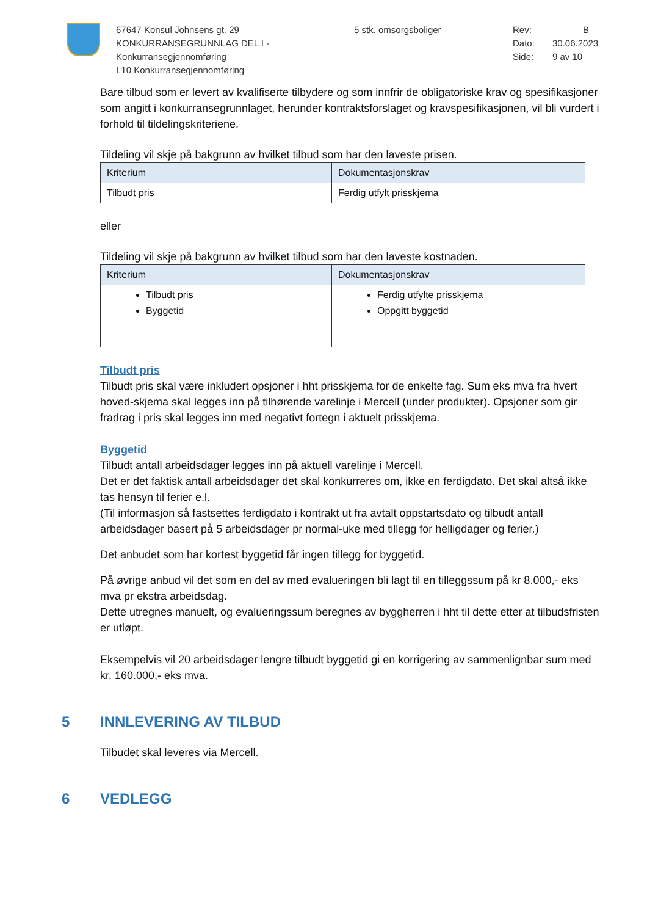67647 Konsul Johnsens gt. 29
KONKURRANSEGRUNNLAG DEL I - Konkurransegjennomføring
I.10 Konkurransegjennomføring
5 stk. omsorgsboliger Rev:
Dato:
Side:
B
30.06.2023
9 av 10
Bare tilbud som er levert av kvalifiserte tilbydere og som innfrir de obligatoriske krav og spesifikasjoner som angitt i konkurransegrunnlaget, herunder kontraktsforslaget og kravspesifikasjonen, vil bli vurdert i forhold til tildelingskriteriene.
Tildeling vil skje på bakgrunn av hvilket tilbud som har den laveste prisen.
| Kriterium | Dokumentasjonskrav |
| --- | --- |
| Tilbudt pris | Ferdig utfylt prisskjema |
eller
Tildeling vil skje på bakgrunn av hvilket tilbud som har den laveste kostnaden.
| Kriterium | Dokumentasjonskrav |
| --- | --- |
| Tilbudt pris Byggetid | Ferdig utfylte prisskjema Oppgitt byggetid |
Tilbudt pris
Tilbudt pris skal være inkludert opsjoner i hht prisskjema for de enkelte fag. Sum eks mva fra hvert hoved-skjema skal legges inn på tilhørende varelinje i Mercell (under produkter). Opsjoner som gir fradrag i pris skal legges inn med negativt fortegn i aktuelt prisskjema.
Byggetid
Tilbudt antall arbeidsdager legges inn på aktuell varelinje i Mercell.
Det er det faktisk antall arbeidsdager det skal konkurreres om, ikke en ferdigdato. Det skal altså ikke tas hensyn til ferier e.l.
(Til informasjon så fastsettes ferdigdato i kontrakt ut fra avtalt oppstartsdato og tilbudt antall arbeidsdager basert på 5 arbeidsdager pr normal-uke med tillegg for helligdager og ferier.)
Det anbudet som har kortest byggetid får ingen tillegg for byggetid.
På øvrige anbud vil det som en del av med evalueringen bli lagt til en tilleggssum på kr 8.000,- eks mva pr ekstra arbeidsdag.
Dette utregnes manuelt, og evalueringssum beregnes av byggherren i hht til dette etter at tilbudsfristen er utløpt.
Eksempelvis vil 20 arbeidsdager lengre tilbudt byggetid gi en korrigering av sammenlignbar sum med kr. 160.000,- eks mva.
5 INNLEVERING AV TILBUD
Tilbudet skal leveres via Mercell.
6 VEDLEGG